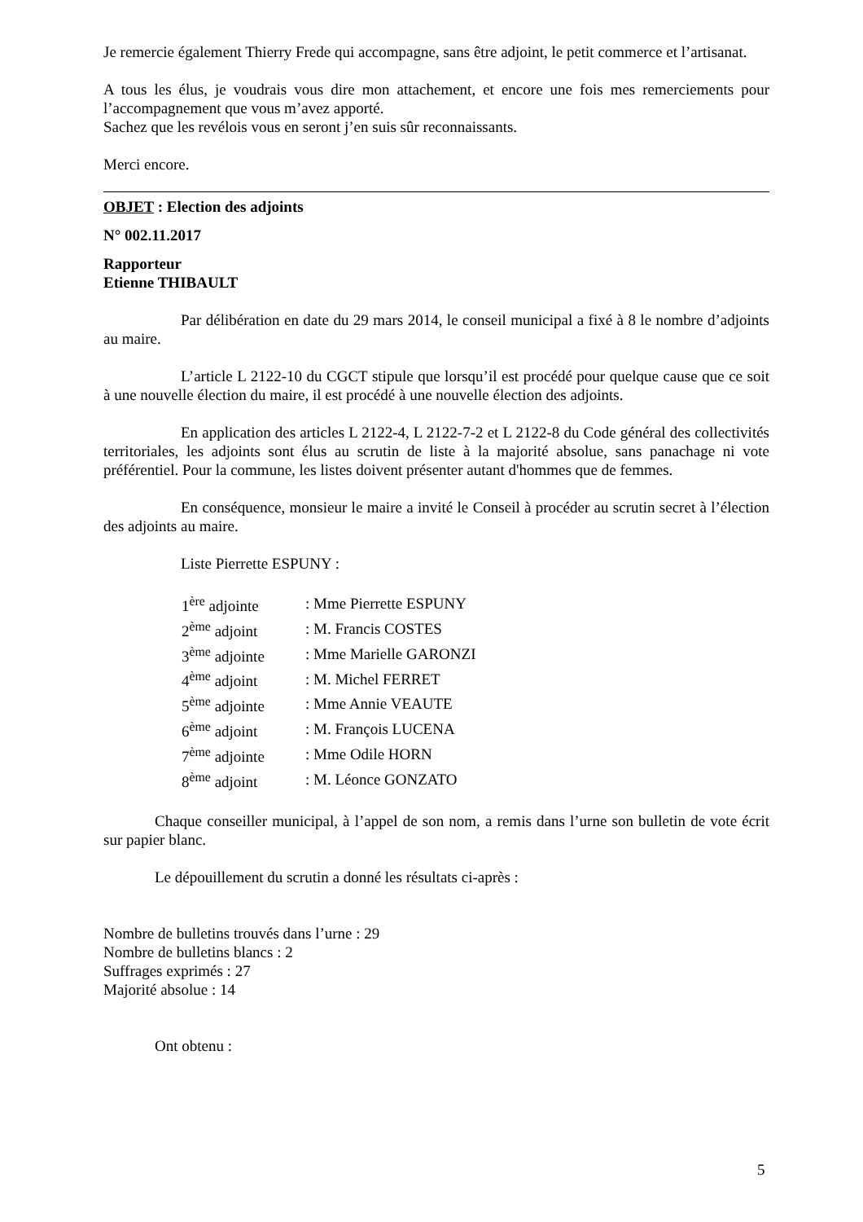Je remercie également Thierry Frede qui accompagne, sans être adjoint, le petit commerce et l’artisanat.
A tous les élus, je voudrais vous dire mon attachement, et encore une fois mes remerciements pour l’accompagnement que vous m’avez apporté.
Sachez que les revélois vous en seront j’en suis sûr reconnaissants.
Merci encore.
OBJET : Election des adjoints
N° 002.11.2017
Rapporteur
Etienne THIBAULT
Par délibération en date du 29 mars 2014, le conseil municipal a fixé à 8 le nombre d’adjoints au maire.
L’article L 2122-10 du CGCT stipule que lorsqu’il est procédé pour quelque cause que ce soit à une nouvelle élection du maire, il est procédé à une nouvelle élection des adjoints.
En application des articles L 2122-4, L 2122-7-2 et L 2122-8 du Code général des collectivités territoriales, les adjoints sont élus au scrutin de liste à la majorité absolue, sans panachage ni vote préférentiel. Pour la commune, les listes doivent présenter autant d'hommes que de femmes.
En conséquence, monsieur le maire a invité le Conseil à procéder au scrutin secret à l’élection des adjoints au maire.
Liste Pierrette ESPUNY :
| 1<sup>ère</sup> adjointe | : Mme Pierrette ESPUNY |
| 2<sup>ème</sup> adjoint | : M. Francis COSTES |
| 3<sup>ème</sup> adjointe | : Mme Marielle GARONZI |
| 4<sup>ème</sup> adjoint | : M. Michel FERRET |
| 5<sup>ème</sup> adjointe | : Mme Annie VEAUTE |
| 6<sup>ème</sup> adjoint | : M. François LUCENA |
| 7<sup>ème</sup> adjointe | : Mme Odile HORN |
| 8<sup>ème</sup> adjoint | : M. Léonce GONZATO |
Chaque conseiller municipal, à l’appel de son nom, a remis dans l’urne son bulletin de vote écrit sur papier blanc.
Le dépouillement du scrutin a donné les résultats ci-après :
Nombre de bulletins trouvés dans l’urne : 29
Nombre de bulletins blancs : 2
Suffrages exprimés : 27
Majorité absolue : 14
Ont obtenu :
5